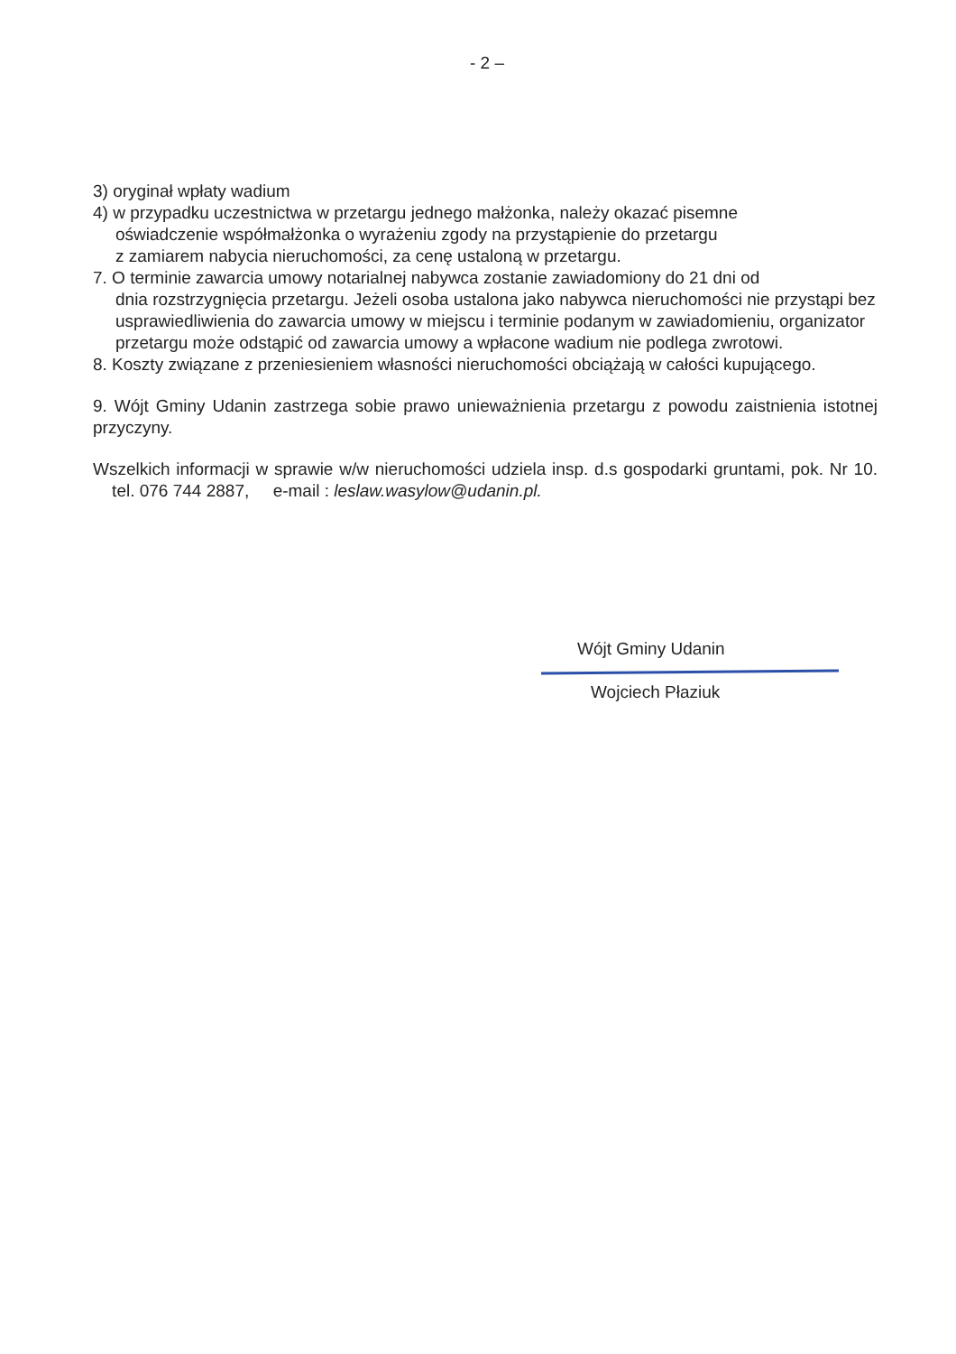- 2 –
3) oryginał wpłaty wadium
4) w przypadku uczestnictwa w przetargu jednego małżonka, należy okazać pisemne
oświadczenie współmałżonka o wyrażeniu zgody na przystąpienie do przetargu
z zamiarem nabycia nieruchomości, za cenę ustaloną w przetargu.
7. O terminie zawarcia umowy notarialnej nabywca zostanie zawiadomiony do 21 dni od
dnia rozstrzygnięcia przetargu. Jeżeli osoba ustalona jako nabywca nieruchomości nie przystąpi bez usprawiedliwienia do zawarcia umowy w miejscu i terminie podanym w zawiadomieniu, organizator przetargu może odstąpić od zawarcia umowy a wpłacone wadium nie podlega zwrotowi.
8. Koszty związane z przeniesieniem własności nieruchomości obciążają w całości kupującego.
9. Wójt Gminy Udanin zastrzega sobie prawo unieważnienia przetargu z powodu zaistnienia istotnej przyczyny.
Wszelkich informacji w sprawie w/w nieruchomości udziela insp. d.s gospodarki gruntami, pok. Nr 10. tel. 076 744 2887, e-mail : leslaw.wasylow@udanin.pl.
Wójt Gminy Udanin
Wojciech Płaziuk